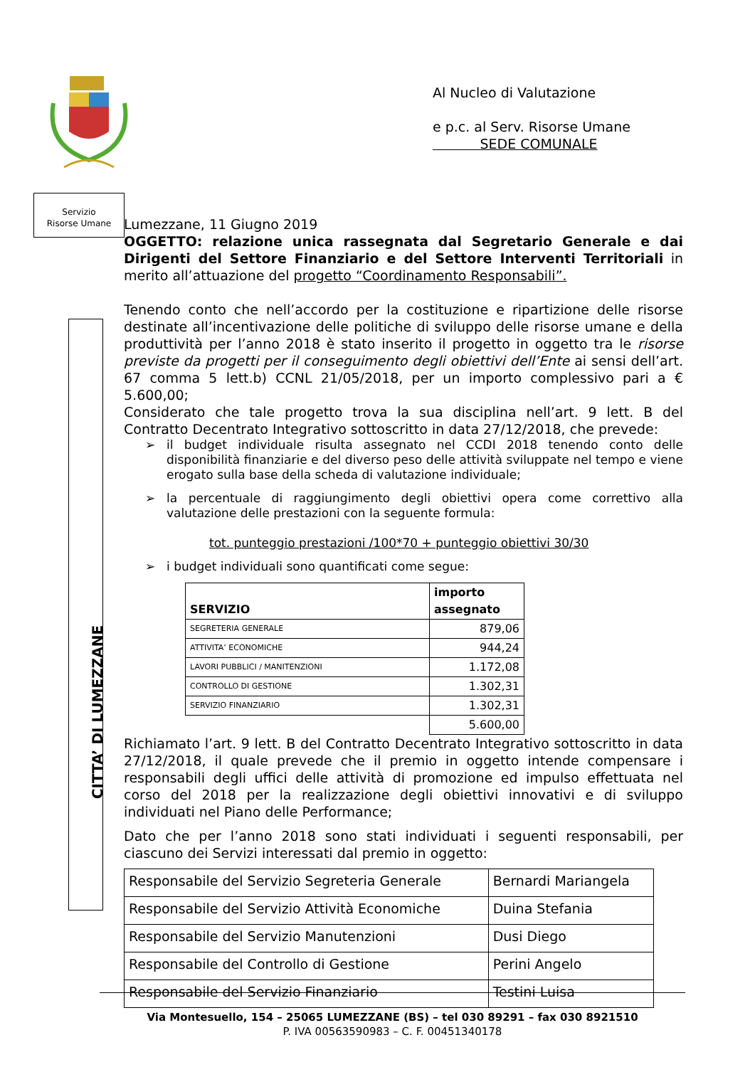Al Nucleo di Valutazione
e p.c. al Serv. Risorse Umane
SEDE COMUNALE
Servizio
Risorse Umane
CITTA’ DI LUMEZZANE
Lumezzane, 11 Giugno 2019
OGGETTO: relazione unica rassegnata dal Segretario Generale e dai Dirigenti del Settore Finanziario e del Settore Interventi Territoriali in merito all’attuazione del progetto “Coordinamento Responsabili”.
Tenendo conto che nell’accordo per la costituzione e ripartizione delle risorse destinate all’incentivazione delle politiche di sviluppo delle risorse umane e della produttività per l’anno 2018 è stato inserito il progetto in oggetto tra le risorse previste da progetti per il conseguimento degli obiettivi dell’Ente ai sensi dell’art. 67 comma 5 lett.b) CCNL 21/05/2018, per un importo complessivo pari a € 5.600,00;
Considerato che tale progetto trova la sua disciplina nell’art. 9 lett. B del Contratto Decentrato Integrativo sottoscritto in data 27/12/2018, che prevede:
➢ il budget individuale risulta assegnato nel CCDI 2018 tenendo conto delle disponibilità finanziarie e del diverso peso delle attività sviluppate nel tempo e viene erogato sulla base della scheda di valutazione individuale;
➢ la percentuale di raggiungimento degli obiettivi opera come correttivo alla valutazione delle prestazioni con la seguente formula:
tot. punteggio prestazioni /100*70 + punteggio obiettivi 30/30
➢ i budget individuali sono quantificati come segue:
| SERVIZIO | importo assegnato |
| --- | --- |
| SEGRETERIA GENERALE | 879,06 |
| ATTIVITA’ ECONOMICHE | 944,24 |
| LAVORI PUBBLICI / MANITENZIONI | 1.172,08 |
| CONTROLLO DI GESTIONE | 1.302,31 |
| SERVIZIO FINANZIARIO | 1.302,31 |
| | 5.600,00 |
Richiamato l’art. 9 lett. B del Contratto Decentrato Integrativo sottoscritto in data 27/12/2018, il quale prevede che il premio in oggetto intende compensare i responsabili degli uffici delle attività di promozione ed impulso effettuata nel corso del 2018 per la realizzazione degli obiettivi innovativi e di sviluppo individuati nel Piano delle Performance;
Dato che per l’anno 2018 sono stati individuati i seguenti responsabili, per ciascuno dei Servizi interessati dal premio in oggetto:
| Responsabile del Servizio Segreteria Generale | Bernardi Mariangela |
| Responsabile del Servizio Attività Economiche | Duina Stefania |
| Responsabile del Servizio Manutenzioni | Dusi Diego |
| Responsabile del Controllo di Gestione | Perini Angelo |
| Responsabile del Servizio Finanziario | Testini Luisa |
Via Montesuello, 154 – 25065 LUMEZZANE (BS) – tel 030 89291 – fax 030 8921510
P. IVA 00563590983 – C. F. 00451340178